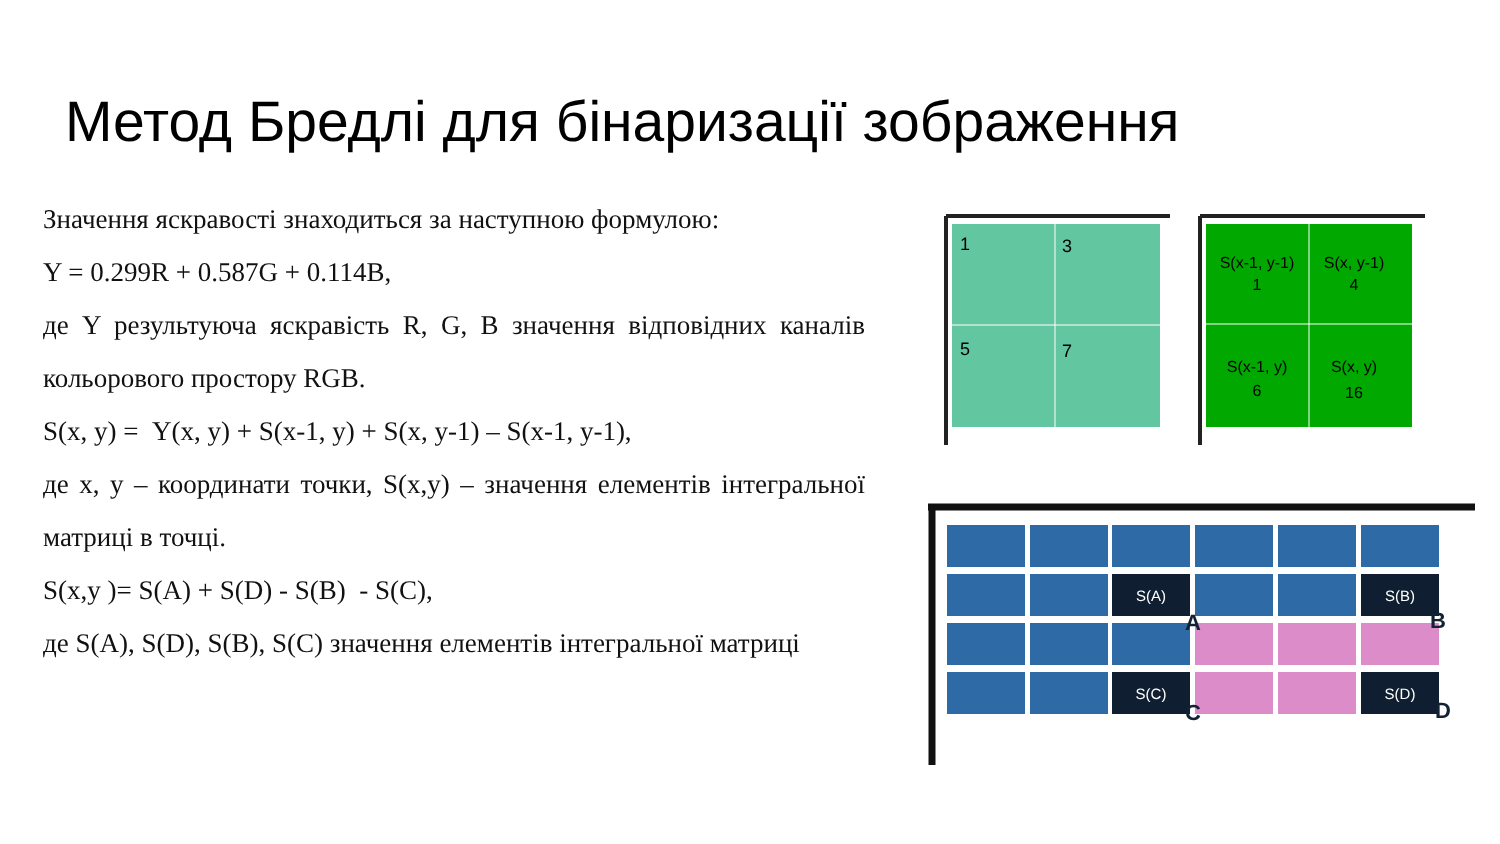Метод Бредлі для бінаризації зображення
Значення яскравості знаходиться за наступною формулою:
Y = 0.299R + 0.587G + 0.114B,
де Y результуюча яскравість R, G, B значення відповідних каналів кольорового простору RGB.
S(x, y) = Y(x, y) + S(x-1, y) + S(x, y-1) – S(x-1, y-1),
де x, y – координати точки, S(x,y) – значення елементів інтегральної матриці в точці.
S(x,y )= S(A) + S(D) - S(B) - S(C),
де S(A), S(D), S(B), S(C) значення елементів інтегральної матриці
1
3
5
7
S(x-1, y-1)
1
S(x, y-1)
4
S(x-1, y)
6
S(x, y)
16
S(A)
S(B)
S(C)
S(D)
A
B
C
D